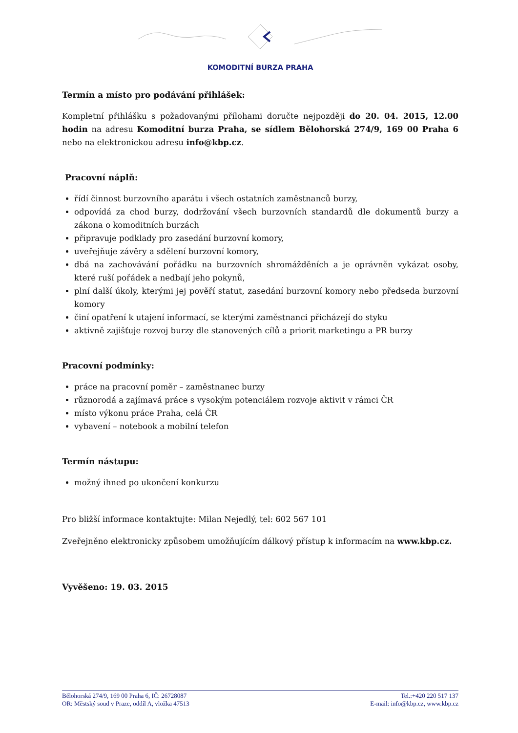KOMODITNÍ BURZA PRAHA
Termín a místo pro podávání přihlášek:
Kompletní přihlášku s požadovanými přílohami doručte nejpozději do 20. 04. 2015, 12.00 hodin na adresu Komoditní burza Praha, se sídlem Bělohorská 274/9, 169 00 Praha 6 nebo na elektronickou adresu info@kbp.cz.
Pracovní náplň:
řídí činnost burzovního aparátu i všech ostatních zaměstnanců burzy,
odpovídá za chod burzy, dodržování všech burzovních standardů dle dokumentů burzy a zákona o komoditních burzách
připravuje podklady pro zasedání burzovní komory,
uveřejňuje závěry a sdělení burzovní komory,
dbá na zachovávání pořádku na burzovních shromážděních a je oprávněn vykázat osoby, které ruší pořádek a nedbají jeho pokynů,
plní další úkoly, kterými jej pověří statut, zasedání burzovní komory nebo předseda burzovní komory
činí opatření k utajení informací, se kterými zaměstnanci přicházejí do styku
aktivně zajišťuje rozvoj burzy dle stanovených cílů a priorit marketingu a PR burzy
Pracovní podmínky:
práce na pracovní poměr – zaměstnanec burzy
různorodá a zajímavá práce s vysokým potenciálem rozvoje aktivit v rámci ČR
místo výkonu práce Praha, celá ČR
vybavení – notebook a mobilní telefon
Termín nástupu:
možný ihned po ukončení konkurzu
Pro bližší informace kontaktujte: Milan Nejedlý, tel: 602 567 101
Zveřejněno elektronicky způsobem umožňujícím dálkový přístup k informacím na www.kbp.cz.
Vyvěšeno: 19. 03. 2015
Bělohorská 274/9, 169 00 Praha 6, IČ: 26728087
OR: Městský soud v Praze, oddíl A, vložka 47513
Tel.:+420 220 517 137
E-mail: info@kbp.cz, www.kbp.cz